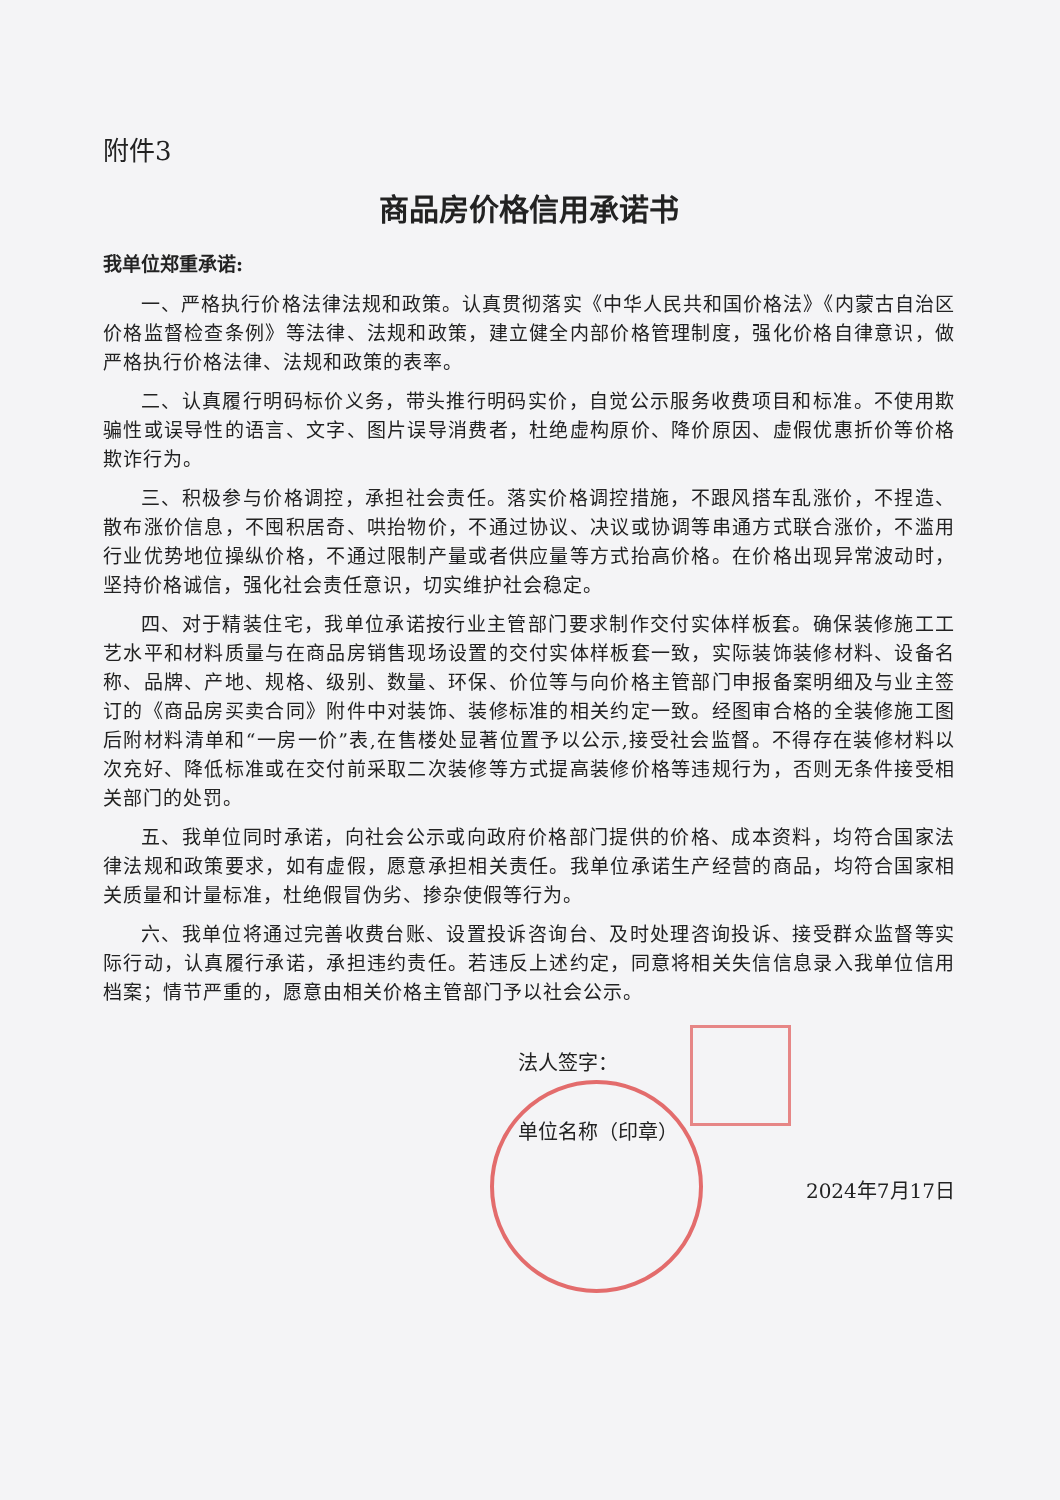附件3
商品房价格信用承诺书
我单位郑重承诺:
一、严格执行价格法律法规和政策。认真贯彻落实《中华人民共和国价格法》《内蒙古自治区价格监督检查条例》等法律、法规和政策，建立健全内部价格管理制度，强化价格自律意识，做严格执行价格法律、法规和政策的表率。
二、认真履行明码标价义务，带头推行明码实价，自觉公示服务收费项目和标准。不使用欺骗性或误导性的语言、文字、图片误导消费者，杜绝虚构原价、降价原因、虚假优惠折价等价格欺诈行为。
三、积极参与价格调控，承担社会责任。落实价格调控措施，不跟风搭车乱涨价，不捏造、散布涨价信息，不囤积居奇、哄抬物价，不通过协议、决议或协调等串通方式联合涨价，不滥用行业优势地位操纵价格，不通过限制产量或者供应量等方式抬高价格。在价格出现异常波动时，坚持价格诚信，强化社会责任意识，切实维护社会稳定。
四、对于精装住宅，我单位承诺按行业主管部门要求制作交付实体样板套。确保装修施工工艺水平和材料质量与在商品房销售现场设置的交付实体样板套一致，实际装饰装修材料、设备名称、品牌、产地、规格、级别、数量、环保、价位等与向价格主管部门申报备案明细及与业主签订的《商品房买卖合同》附件中对装饰、装修标准的相关约定一致。经图审合格的全装修施工图后附材料清单和“一房一价”表,在售楼处显著位置予以公示,接受社会监督。不得存在装修材料以次充好、降低标准或在交付前采取二次装修等方式提高装修价格等违规行为，否则无条件接受相关部门的处罚。
五、我单位同时承诺，向社会公示或向政府价格部门提供的价格、成本资料，均符合国家法律法规和政策要求，如有虚假，愿意承担相关责任。我单位承诺生产经营的商品，均符合国家相关质量和计量标准，杜绝假冒伪劣、掺杂使假等行为。
六、我单位将通过完善收费台账、设置投诉咨询台、及时处理咨询投诉、接受群众监督等实际行动，认真履行承诺，承担违约责任。若违反上述约定，同意将相关失信信息录入我单位信用档案；情节严重的，愿意由相关价格主管部门予以社会公示。
法人签字：
单位名称（印章）
2024年7月17日